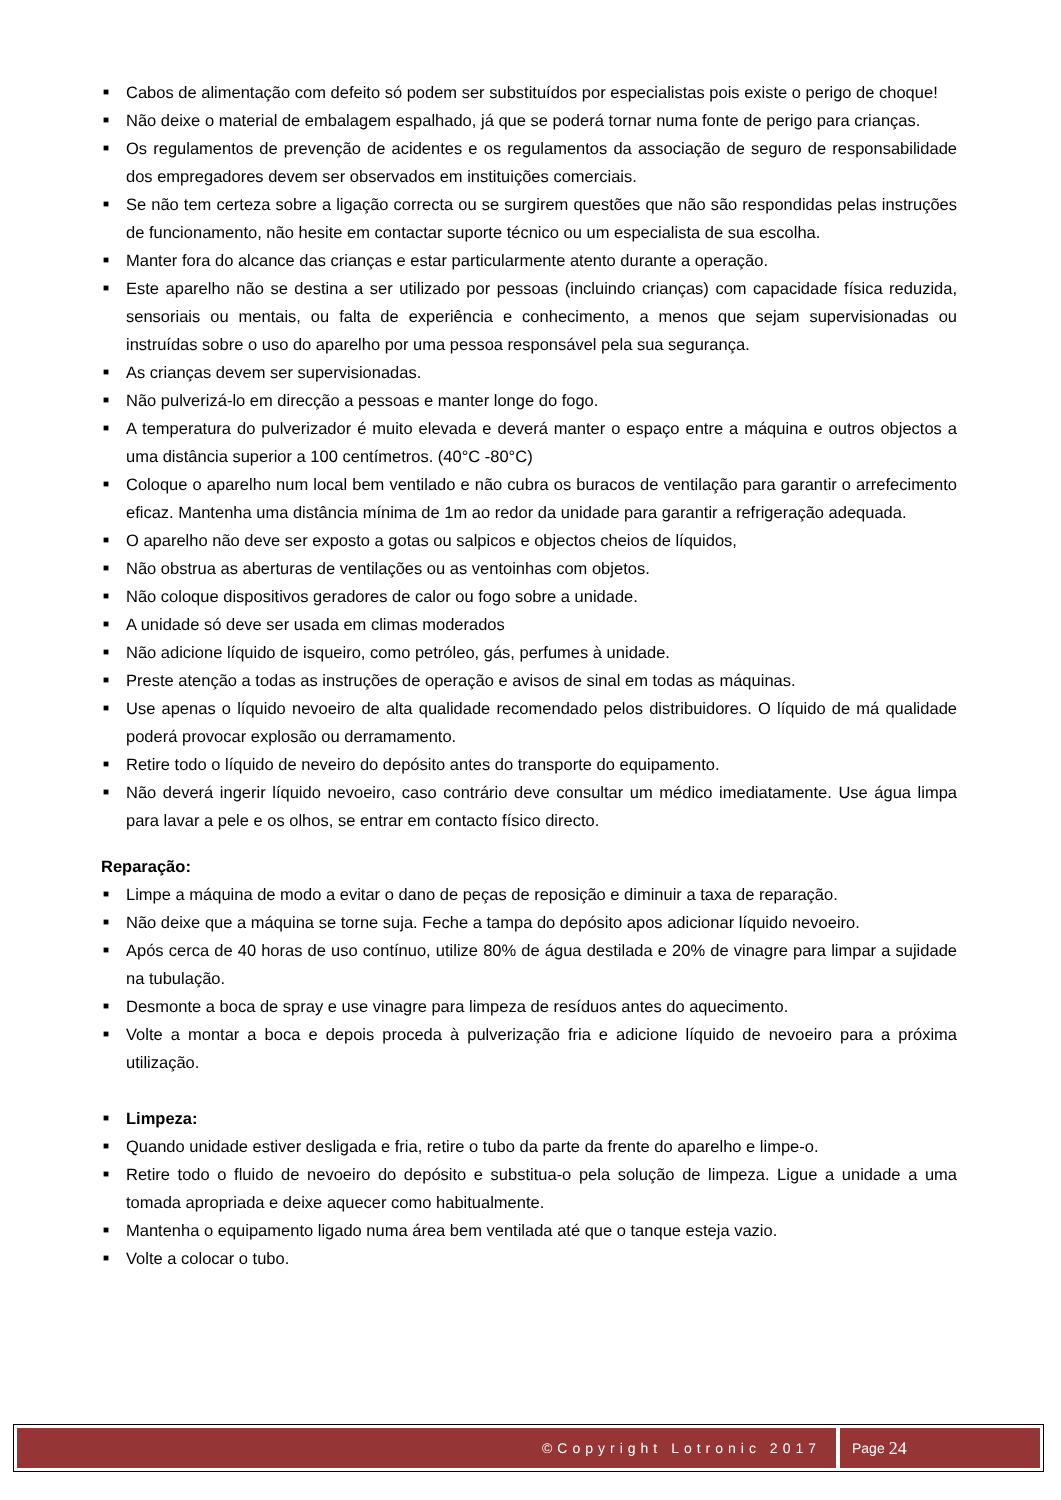■ Cabos de alimentação com defeito só podem ser substituídos por especialistas pois existe o perigo de choque!
■ Não deixe o material de embalagem espalhado, já que se poderá tornar numa fonte de perigo para crianças.
■ Os regulamentos de prevenção de acidentes e os regulamentos da associação de seguro de responsabilidade dos empregadores devem ser observados em instituições comerciais.
■ Se não tem certeza sobre a ligação correcta ou se surgirem questões que não são respondidas pelas instruções de funcionamento, não hesite em contactar suporte técnico ou um especialista de sua escolha.
■ Manter fora do alcance das crianças e estar particularmente atento durante a operação.
■ Este aparelho não se destina a ser utilizado por pessoas (incluindo crianças) com capacidade física reduzida, sensoriais ou mentais, ou falta de experiência e conhecimento, a menos que sejam supervisionadas ou instruídas sobre o uso do aparelho por uma pessoa responsável pela sua segurança.
■ As crianças devem ser supervisionadas.
■ Não pulverizá-lo em direcção a pessoas e manter longe do fogo.
■ A temperatura do pulverizador é muito elevada e deverá manter o espaço entre a máquina e outros objectos a uma distância superior a 100 centímetros. (40°C -80°C)
■ Coloque o aparelho num local bem ventilado e não cubra os buracos de ventilação para garantir o arrefecimento eficaz. Mantenha uma distância mínima de 1m ao redor da unidade para garantir a refrigeração adequada.
■ O aparelho não deve ser exposto a gotas ou salpicos e objectos cheios de líquidos,
■ Não obstrua as aberturas de ventilações ou as ventoinhas com objetos.
■ Não coloque dispositivos geradores de calor ou fogo sobre a unidade.
■ A unidade só deve ser usada em climas moderados
■ Não adicione líquido de isqueiro, como petróleo, gás, perfumes à unidade.
■ Preste atenção a todas as instruções de operação e avisos de sinal em todas as máquinas.
■ Use apenas o líquido nevoeiro de alta qualidade recomendado pelos distribuidores. O líquido de má qualidade poderá provocar explosão ou derramamento.
■ Retire todo o líquido de neveiro do depósito antes do transporte do equipamento.
■ Não deverá ingerir líquido nevoeiro, caso contrário deve consultar um médico imediatamente. Use água limpa para lavar a pele e os olhos, se entrar em contacto físico directo.
Reparação:
■ Limpe a máquina de modo a evitar o dano de peças de reposição e diminuir a taxa de reparação.
■ Não deixe que a máquina se torne suja. Feche a tampa do depósito apos adicionar líquido nevoeiro.
■ Após cerca de 40 horas de uso contínuo, utilize 80% de água destilada e 20% de vinagre para limpar a sujidade na tubulação.
■ Desmonte a boca de spray e use vinagre para limpeza de resíduos antes do aquecimento.
■ Volte a montar a boca e depois proceda à pulverização fria e adicione líquido de nevoeiro para a próxima utilização.
■ Limpeza:
■ Quando unidade estiver desligada e fria, retire o tubo da parte da frente do aparelho e limpe-o.
■ Retire todo o fluido de nevoeiro do depósito e substitua-o pela solução de limpeza. Ligue a unidade a uma tomada apropriada e deixe aquecer como habitualmente.
■ Mantenha o equipamento ligado numa área bem ventilada até que o tanque esteja vazio.
■ Volte a colocar o tubo.
©Copyright Lotronic 2017 Page 24